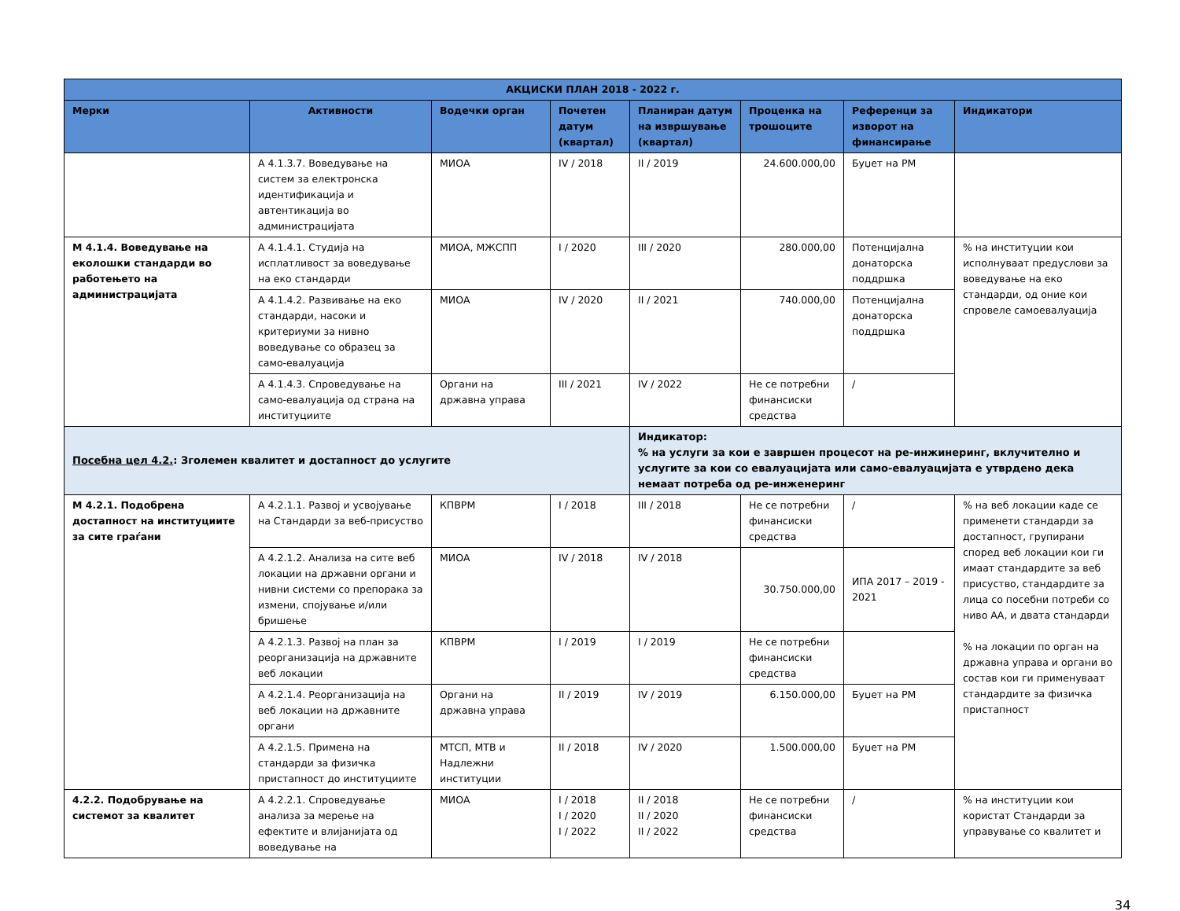| АКЦИСКИ ПЛАН 2018 - 2022 г. | | | | | | | |
| --- | --- | --- | --- | --- | --- | --- | --- |
| Мерки | Активности | Водечки орган | Почетен датум (квартал) | Планиран датум на извршување (квартал) | Проценка на трошоците | Референци за изворот на финансирање | Индикатори |
| | А 4.1.3.7. Воведување на систем за електронска идентификација и автентикација во администрацијата | МИОА | IV / 2018 | II / 2019 | 24.600.000,00 | Буџет на РМ | |
| М 4.1.4. Воведување на еколошки стандарди во работењето на администрацијата | А 4.1.4.1. Студија на исплатливост за воведување на еко стандарди | МИОА, МЖСПП | I / 2020 | III / 2020 | 280.000,00 | Потенцијална донаторска поддршка | % на институции кои исполнуваат предуслови за воведување на еко стандарди, од оние кои спровеле самоевалуација |
| | А 4.1.4.2. Развивање на еко стандарди, насоки и критериуми за нивно воведување со образец за само-евалуација | МИОА | IV / 2020 | II / 2021 | 740.000,00 | Потенцијална донаторска поддршка | |
| | А 4.1.4.3. Спроведување на само-евалуација од страна на институциите | Органи на државна управа | III / 2021 | IV / 2022 | Не се потребни финансиски средства | / | |
| Посебна цел 4.2. : Зголемен квалитет и достапност до услугите | | | | Индикатор: % на услуги за кои е завршен процесот на ре-инжинеринг, вклучително и услугите за кои со евалуацијата или само-евалуацијата е утврдено дека немаат потреба од ре-инженеринг | | | |
| М 4.2.1. Подобрена достапност на институциите за сите граѓани | А 4.2.1.1. Развој и усвојување на Стандарди за веб-присуство | КПВРМ | I / 2018 | III / 2018 | Не се потребни финансиски средства | / | % на веб локации каде се применети стандарди за достапност, групирани според веб локации кои ги имаат стандардите за веб присуство, стандардите за лица со посебни потреби со ниво АА, и двата стандарди % на локации по орган на државна управа и органи во состав кои ги применуваат стандардите за физичка пристапност |
| | А 4.2.1.2. Анализа на сите веб локации на државни органи и нивни системи со препорака за измени, спојување и/или бришење | МИОА | IV / 2018 | IV / 2018 | 30.750.000,00 | ИПА 2017 – 2019 - 2021 | |
| | А 4.2.1.3. Развој на план за реорганизација на државните веб локации | КПВРМ | I / 2019 | I / 2019 | Не се потребни финансиски средства | | |
| | А 4.2.1.4. Реорганизација на веб локации на државните органи | Органи на државна управа | II / 2019 | IV / 2019 | 6.150.000,00 | Буџет на РМ | |
| | А 4.2.1.5. Примена на стандарди за физичка пристапност до институциите | МТСП, МТВ и Надлежни институции | II / 2018 | IV / 2020 | 1.500.000,00 | Буџет на РМ | |
| 4.2.2. Подобрување на системот за квалитет | А 4.2.2.1. Спроведување анализа за мерење на ефектите и влијанијата од воведување на | МИОА | I / 2018 I / 2020 I / 2022 | II / 2018 II / 2020 II / 2022 | Не се потребни финансиски средства | / | % на институции кои користат Стандарди за управување со квалитет и |
34